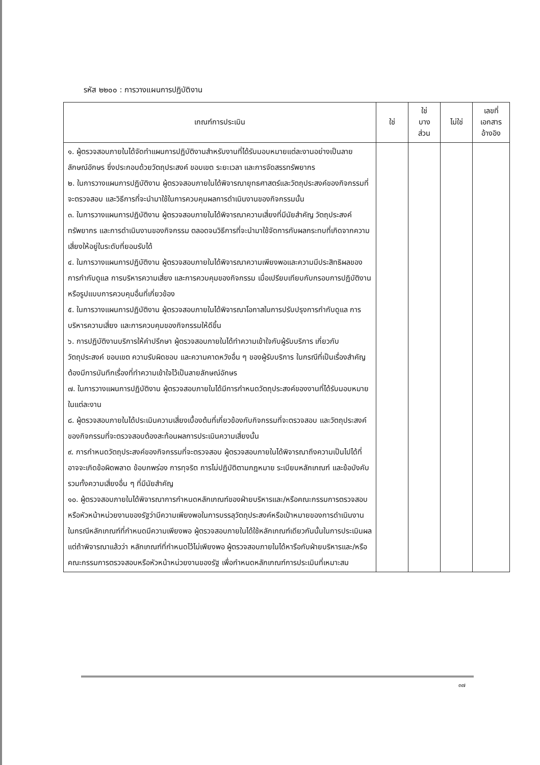รหัส ๒๒๐๐ : การวางแผนการปฏิบัติงาน
| เกณฑ์การประเมิน | ใช่ | ใช่ บาง ส่วน | ไม่ใช่ | เลขที่ เอกสาร อ้างอิง |
| --- | --- | --- | --- | --- |
| ๑. ผู้ตรวจสอบภายในได้จัดทำแผนการปฏิบัติงานสำหรับงานที่ได้รับมอบหมายแต่ละงานอย่างเป็นลายลักษณ์อักษร ซึ่งประกอบด้วยวัตถุประสงค์ ขอบเขต ระยะเวลา และการจัดสรรทรัพยากร ๒. ในการวางแผนการปฏิบัติงาน ผู้ตรวจสอบภายในได้พิจารณายุทธศาสตร์และวัตถุประสงค์ของกิจกรรมที่จะตรวจสอบ และวิธีการที่จะนำมาใช้ในการควบคุมผลการดำเนินงานของกิจกรรมนั้น ๓. ในการวางแผนการปฏิบัติงาน ผู้ตรวจสอบภายในได้พิจารณาความเสี่ยงที่มีนัยสำคัญ วัตถุประสงค์ ทรัพยากร และการดำเนินงานของกิจกรรม ตลอดจนวิธีการที่จะนำมาใช้จัดการกับผลกระทบที่เกิดจากความเสี่ยงให้อยู่ในระดับที่ยอมรับได้ ๔. ในการวางแผนการปฏิบัติงาน ผู้ตรวจสอบภายในได้พิจารณาความเพียงพอและความมีประสิทธิผลของการกำกับดูแล การบริหารความเสี่ยง และการควบคุมของกิจกรรม เมื่อเปรียบเทียบกับกรอบการปฏิบัติงาน หรือรูปแบบการควบคุมอื่นที่เกี่ยวข้อง ๕. ในการวางแผนการปฏิบัติงาน ผู้ตรวจสอบภายในได้พิจารณาโอกาสในการปรับปรุงการกำกับดูแล การบริหารความเสี่ยง และการควบคุมของกิจกรรมให้ดีขึ้น ๖. การปฏิบัติงานบริการให้คำปรึกษา ผู้ตรวจสอบภายในได้ทำความเข้าใจกับผู้รับบริการ เกี่ยวกับวัตถุประสงค์ ขอบเขต ความรับผิดชอบ และความคาดหวังอื่น ๆ ของผู้รับบริการ ในกรณีที่เป็นเรื่องสำคัญต้องมีการบันทึกเรื่องที่ทำความเข้าใจไว้เป็นลายลักษณ์อักษร ๗. ในการวางแผนการปฏิบัติงาน ผู้ตรวจสอบภายในได้มีการกำหนดวัตถุประสงค์ของงานที่ได้รับมอบหมายในแต่ละงาน ๘. ผู้ตรวจสอบภายในได้ประเมินความเสี่ยงเบื้องต้นที่เกี่ยวข้องกับกิจกรรมที่จะตรวจสอบ และวัตถุประสงค์ของกิจกรรมที่จะตรวจสอบต้องสะท้อนผลการประเมินความเสี่ยงนั้น ๙. การกำหนดวัตถุประสงค์ของกิจกรรมที่จะตรวจสอบ ผู้ตรวจสอบภายในได้พิจารณาถึงความเป็นไปได้ที่อาจจะเกิดข้อผิดพลาด ข้อบกพร่อง การทุจริต การไม่ปฏิบัติตามกฎหมาย ระเบียบหลักเกณฑ์ และข้อบังคับ รวมทั้งความเสี่ยงอื่น ๆ ที่มีนัยสำคัญ ๑๐. ผู้ตรวจสอบภายในได้พิจารณาการกำหนดหลักเกณฑ์ของฝ่ายบริหารและ/หรือคณะกรรมการตรวจสอบหรือหัวหน้าหน่วยงานของรัฐว่ามีความเพียงพอในการบรรลุวัตถุประสงค์หรือเป้าหมายของการดำเนินงาน ในกรณีหลักเกณฑ์ที่กำหนดมีความเพียงพอ ผู้ตรวจสอบภายในได้ใช้หลักเกณฑ์เดียวกันนั้นในการประเมินผล แต่ถ้าพิจารณาแล้วว่า หลักเกณฑ์ที่กำหนดไว้ไม่เพียงพอ ผู้ตรวจสอบภายในได้หารือกับฝ่ายบริหารและ/หรือคณะกรรมการตรวจสอบหรือหัวหน้าหน่วยงานของรัฐ เพื่อกำหนดหลักเกณฑ์การประเมินที่เหมาะสม | | | | |
๓๗